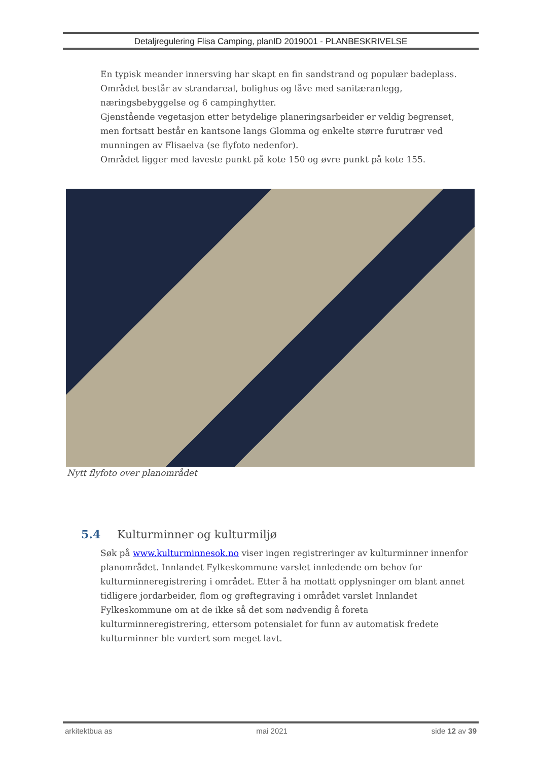Detaljregulering Flisa Camping, planID 2019001 - PLANBESKRIVELSE
En typisk meander innersving har skapt en fin sandstrand og populær badeplass.
Området består av strandareal, bolighus og låve med sanitæranlegg, næringsbebyggelse og 6 campinghytter.
Gjenstående vegetasjon etter betydelige planeringsarbeider er veldig begrenset, men fortsatt består en kantsone langs Glomma og enkelte større furutrær ved munningen av Flisaelva (se flyfoto nedenfor).
Området ligger med laveste punkt på kote 150 og øvre punkt på kote 155.
Nytt flyfoto over planområdet
5.4 Kulturminner og kulturmiljø
Søk på www.kulturminnesok.no viser ingen registreringer av kulturminner innenfor planområdet. Innlandet Fylkeskommune varslet innledende om behov for kulturminneregistrering i området. Etter å ha mottatt opplysninger om blant annet tidligere jordarbeider, flom og grøftegraving i området varslet Innlandet Fylkeskommune om at de ikke så det som nødvendig å foreta kulturminneregistrering, ettersom potensialet for funn av automatisk fredete kulturminner ble vurdert som meget lavt.
arkitektbua as mai 2021 side 12 av 39